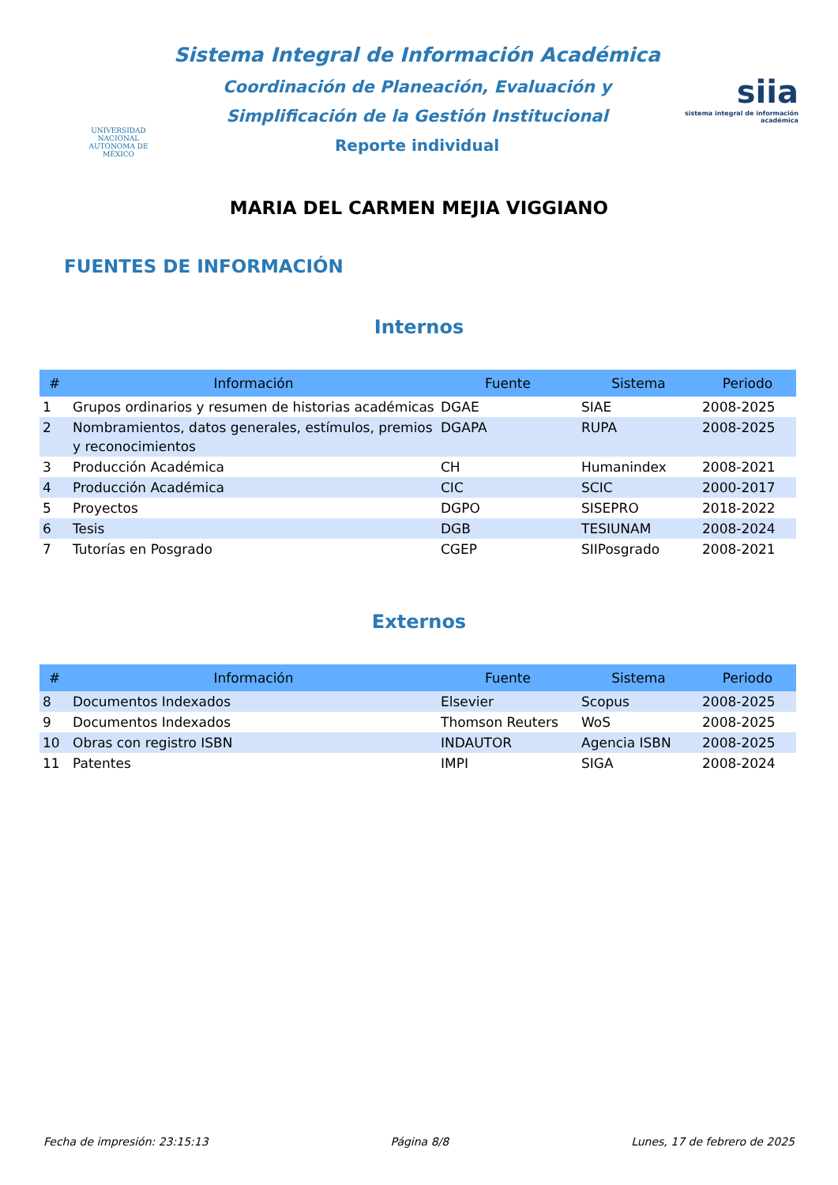UNIVERSIDAD NACIONAL
AUTÓNOMA DE
MÉXICO
Sistema Integral de Información Académica
Coordinación de Planeación, Evaluación y
Simplificación de la Gestión Institucional
Reporte individual
siia
sistema integral de información académica
MARIA DEL CARMEN MEJIA VIGGIANO
FUENTES DE INFORMACIÓN
Internos
| # | Información | Fuente | Sistema | Periodo |
| --- | --- | --- | --- | --- |
| 1 | Grupos ordinarios y resumen de historias académicas | DGAE | SIAE | 2008-2025 |
| 2 | Nombramientos, datos generales, estímulos, premios y reconocimientos | DGAPA | RUPA | 2008-2025 |
| 3 | Producción Académica | CH | Humanindex | 2008-2021 |
| 4 | Producción Académica | CIC | SCIC | 2000-2017 |
| 5 | Proyectos | DGPO | SISEPRO | 2018-2022 |
| 6 | Tesis | DGB | TESIUNAM | 2008-2024 |
| 7 | Tutorías en Posgrado | CGEP | SIIPosgrado | 2008-2021 |
Externos
| # | Información | Fuente | Sistema | Periodo |
| --- | --- | --- | --- | --- |
| 8 | Documentos Indexados | Elsevier | Scopus | 2008-2025 |
| 9 | Documentos Indexados | Thomson Reuters | WoS | 2008-2025 |
| 10 | Obras con registro ISBN | INDAUTOR | Agencia ISBN | 2008-2025 |
| 11 | Patentes | IMPI | SIGA | 2008-2024 |
Fecha de impresión: 23:15:13 Página 8/8 Lunes, 17 de febrero de 2025